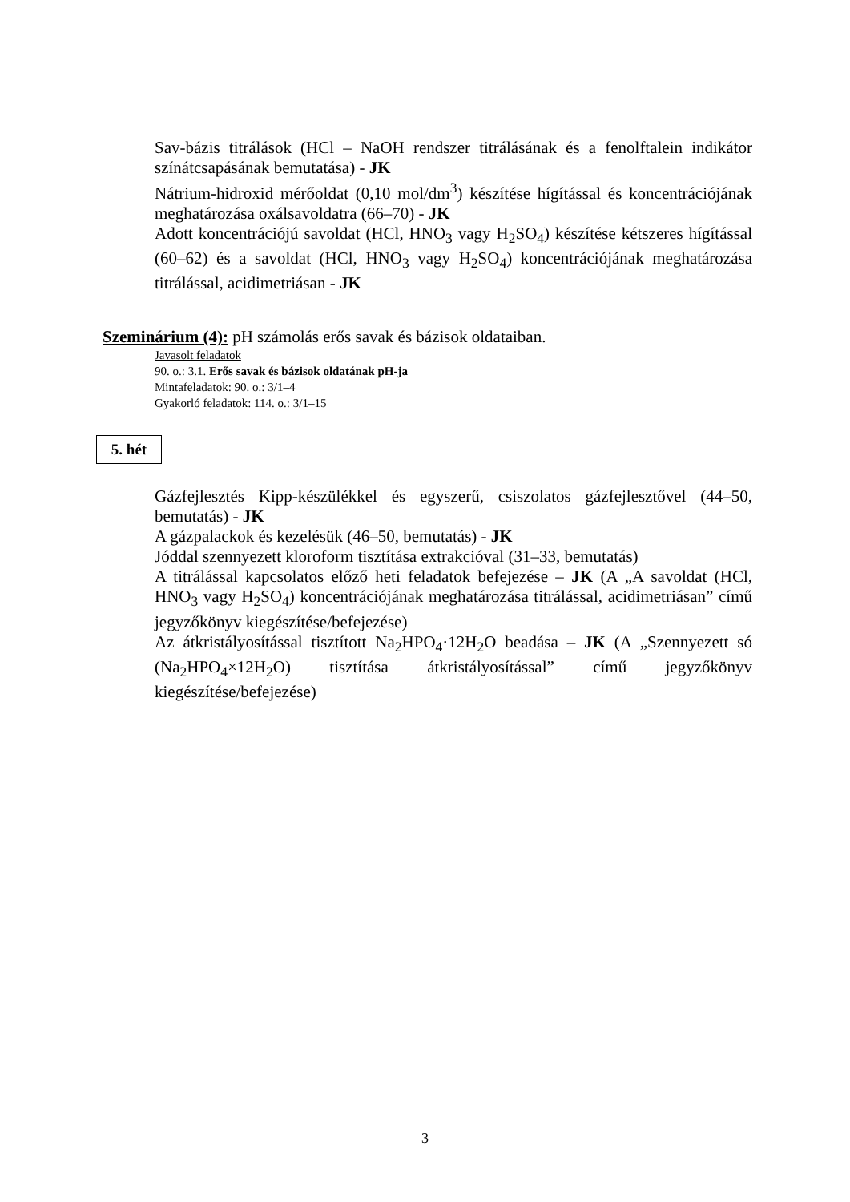Sav-bázis titrálások (HCl – NaOH rendszer titrálásának és a fenolftalein indikátor színátcsapásának bemutatása) - JK
Nátrium-hidroxid mérőoldat (0,10 mol/dm<sup>3</sup>) készítése hígítással és koncentrációjának meghatározása oxálsavoldatra (66–70) - JK
Adott koncentrációjú savoldat (HCl, HNO<sub>3</sub> vagy H<sub>2</sub>SO<sub>4</sub>) készítése kétszeres hígítással (60–62) és a savoldat (HCl, HNO<sub>3</sub> vagy H<sub>2</sub>SO<sub>4</sub>) koncentrációjának meghatározása titrálással, acidimetriásan - JK
Szeminárium (4): pH számolás erős savak és bázisok oldataiban.
Javasolt feladatok
90. o.: 3.1. Erős savak és bázisok oldatának pH-ja
Mintafeladatok: 90. o.: 3/1–4
Gyakorló feladatok: 114. o.: 3/1–15
5. hét
Gázfejlesztés Kipp-készülékkel és egyszerű, csiszolatos gázfejlesztővel (44–50, bemutatás) - JK
A gázpalackok és kezelésük (46–50, bemutatás) - JK
Jóddal szennyezett kloroform tisztítása extrakcióval (31–33, bemutatás)
A titrálással kapcsolatos előző heti feladatok befejezése – JK (A „A savoldat (HCl, HNO<sub>3</sub> vagy H<sub>2</sub>SO<sub>4</sub>) koncentrációjának meghatározása titrálással, acidimetriásan” című jegyzőkönyv kiegészítése/befejezése)
Az átkristályosítással tisztított Na<sub>2</sub>HPO<sub>4</sub>·12H<sub>2</sub>O beadása – JK (A „Szennyezett só (Na<sub>2</sub>HPO<sub>4</sub>×12H<sub>2</sub>O) tisztítása átkristályosítással” című jegyzőkönyv kiegészítése/befejezése)
3